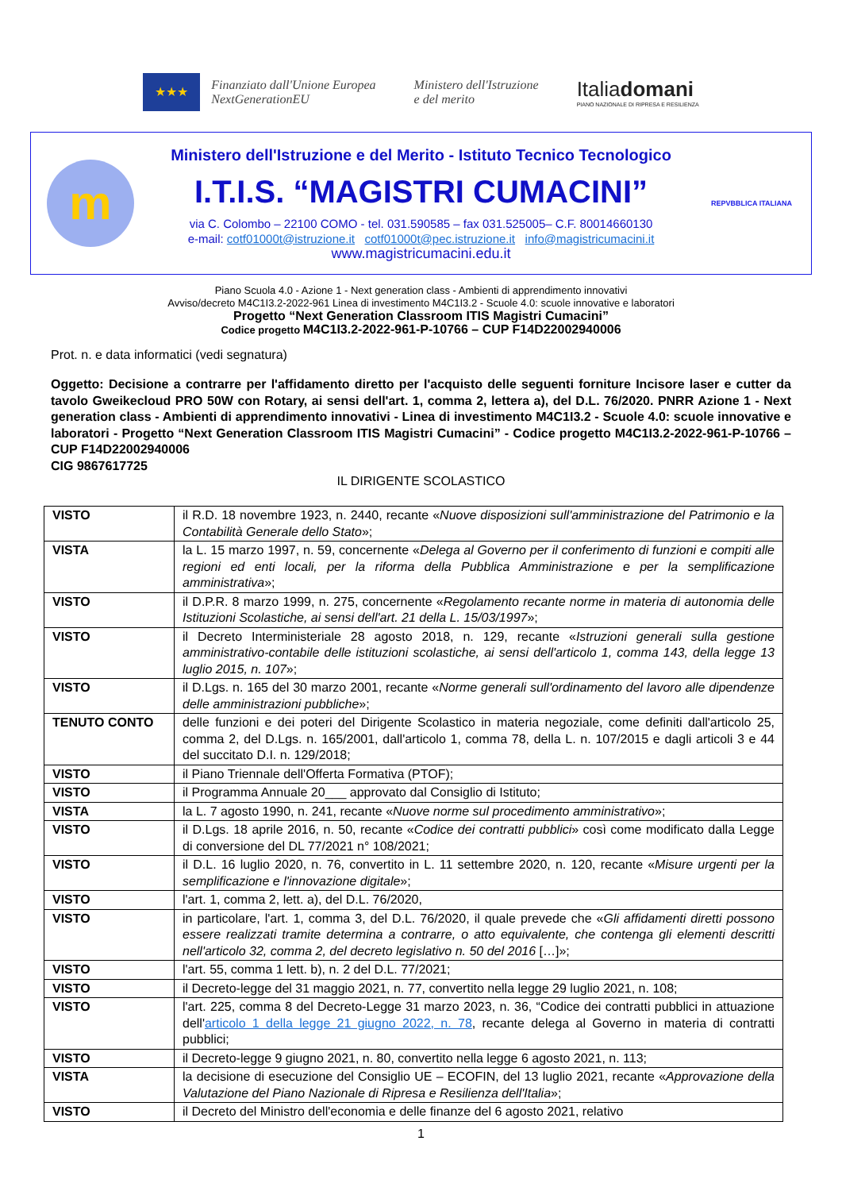★★★
Finanziato dall'Unione Europea
NextGenerationEU
Ministero dell'Istruzione
e del merito
Italiadomani
PIANO NAZIONALE DI RIPRESA E RESILIENZA
m
Ministero dell'Istruzione e del Merito - Istituto Tecnico Tecnologico
I.T.I.S. “MAGISTRI CUMACINI”
via C. Colombo – 22100 COMO - tel. 031.590585 – fax 031.525005– C.F. 80014660130
e-mail: cotf01000t@istruzione.it cotf01000t@pec.istruzione.it info@magistricumacini.it
www.magistricumacini.edu.it
REPVBBLICA ITALIANA
Piano Scuola 4.0 - Azione 1 - Next generation class - Ambienti di apprendimento innovativi
Avviso/decreto M4C1I3.2-2022-961 Linea di investimento M4C1I3.2 - Scuole 4.0: scuole innovative e laboratori
Progetto “Next Generation Classroom ITIS Magistri Cumacini”
Codice progetto M4C1I3.2-2022-961-P-10766 – CUP F14D22002940006
Prot. n. e data informatici (vedi segnatura)
Oggetto: Decisione a contrarre per l'affidamento diretto per l'acquisto delle seguenti forniture Incisore laser e cutter da tavolo Gweikecloud PRO 50W con Rotary, ai sensi dell'art. 1, comma 2, lettera a), del D.L. 76/2020. PNRR Azione 1 - Next generation class - Ambienti di apprendimento innovativi - Linea di investimento M4C1I3.2 - Scuole 4.0: scuole innovative e laboratori - Progetto “Next Generation Classroom ITIS Magistri Cumacini” - Codice progetto M4C1I3.2-2022-961-P-10766 – CUP F14D22002940006
CIG 9867617725
IL DIRIGENTE SCOLASTICO
| VISTO | il R.D. 18 novembre 1923, n. 2440, recante « Nuove disposizioni sull'amministrazione del Patrimonio e la Contabilità Generale dello Stato »; |
| VISTA | la L. 15 marzo 1997, n. 59, concernente « Delega al Governo per il conferimento di funzioni e compiti alle regioni ed enti locali, per la riforma della Pubblica Amministrazione e per la semplificazione amministrativa »; |
| VISTO | il D.P.R. 8 marzo 1999, n. 275, concernente « Regolamento recante norme in materia di autonomia delle Istituzioni Scolastiche, ai sensi dell'art. 21 della L. 15/03/1997 »; |
| VISTO | il Decreto Interministeriale 28 agosto 2018, n. 129, recante « Istruzioni generali sulla gestione amministrativo-contabile delle istituzioni scolastiche, ai sensi dell'articolo 1, comma 143, della legge 13 luglio 2015, n. 107 »; |
| VISTO | il D.Lgs. n. 165 del 30 marzo 2001, recante « Norme generali sull'ordinamento del lavoro alle dipendenze delle amministrazioni pubbliche »; |
| TENUTO CONTO | delle funzioni e dei poteri del Dirigente Scolastico in materia negoziale, come definiti dall'articolo 25, comma 2, del D.Lgs. n. 165/2001, dall'articolo 1, comma 78, della L. n. 107/2015 e dagli articoli 3 e 44 del succitato D.I. n. 129/2018; |
| VISTO | il Piano Triennale dell'Offerta Formativa (PTOF); |
| VISTO | il Programma Annuale 20___ approvato dal Consiglio di Istituto; |
| VISTA | la L. 7 agosto 1990, n. 241, recante « Nuove norme sul procedimento amministrativo »; |
| VISTO | il D.Lgs. 18 aprile 2016, n. 50, recante « Codice dei contratti pubblici » così come modificato dalla Legge di conversione del DL 77/2021 n° 108/2021; |
| VISTO | il D.L. 16 luglio 2020, n. 76, convertito in L. 11 settembre 2020, n. 120, recante « Misure urgenti per la semplificazione e l'innovazione digitale »; |
| VISTO | l'art. 1, comma 2, lett. a), del D.L. 76/2020, |
| VISTO | in particolare, l'art. 1, comma 3, del D.L. 76/2020, il quale prevede che « Gli affidamenti diretti possono essere realizzati tramite determina a contrarre, o atto equivalente, che contenga gli elementi descritti nell'articolo 32, comma 2, del decreto legislativo n. 50 del 2016 […]»; |
| VISTO | l'art. 55, comma 1 lett. b), n. 2 del D.L. 77/2021; |
| VISTO | il Decreto-legge del 31 maggio 2021, n. 77, convertito nella legge 29 luglio 2021, n. 108; |
| VISTO | l'art. 225, comma 8 del Decreto-Legge 31 marzo 2023, n. 36, “Codice dei contratti pubblici in attuazione dell' articolo 1 della legge 21 giugno 2022, n. 78 , recante delega al Governo in materia di contratti pubblici; |
| VISTO | il Decreto-legge 9 giugno 2021, n. 80, convertito nella legge 6 agosto 2021, n. 113; |
| VISTA | la decisione di esecuzione del Consiglio UE – ECOFIN, del 13 luglio 2021, recante « Approvazione della Valutazione del Piano Nazionale di Ripresa e Resilienza dell'Italia »; |
| VISTO | il Decreto del Ministro dell'economia e delle finanze del 6 agosto 2021, relativo |
1